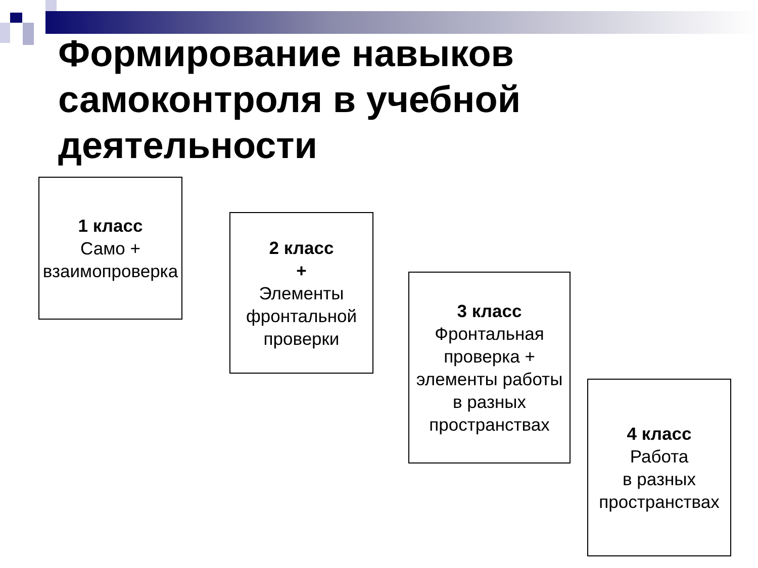Формирование навыков самоконтроля в учебной деятельности
1 класс
Само +
взаимопроверка
2 класс
+
Элементы фронтальной проверки
3 класс
Фронтальная проверка + элементы работы
в разных пространствах
4 класс
Работа
в разных пространствах